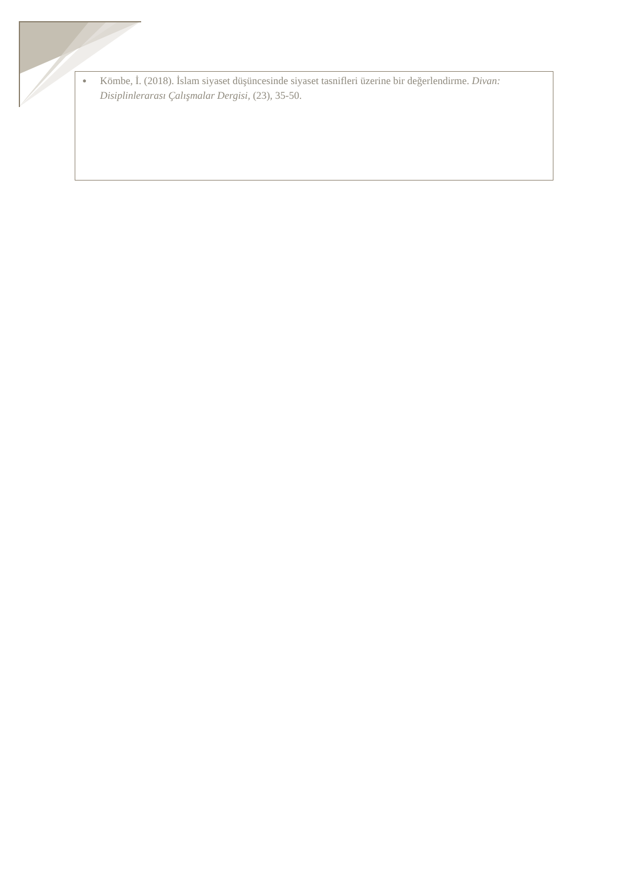● Kömbe, İ. (2018). İslam siyaset düşüncesinde siyaset tasnifleri üzerine bir değerlendirme. Divan: Disiplinlerarası Çalışmalar Dergisi, (23), 35-50.